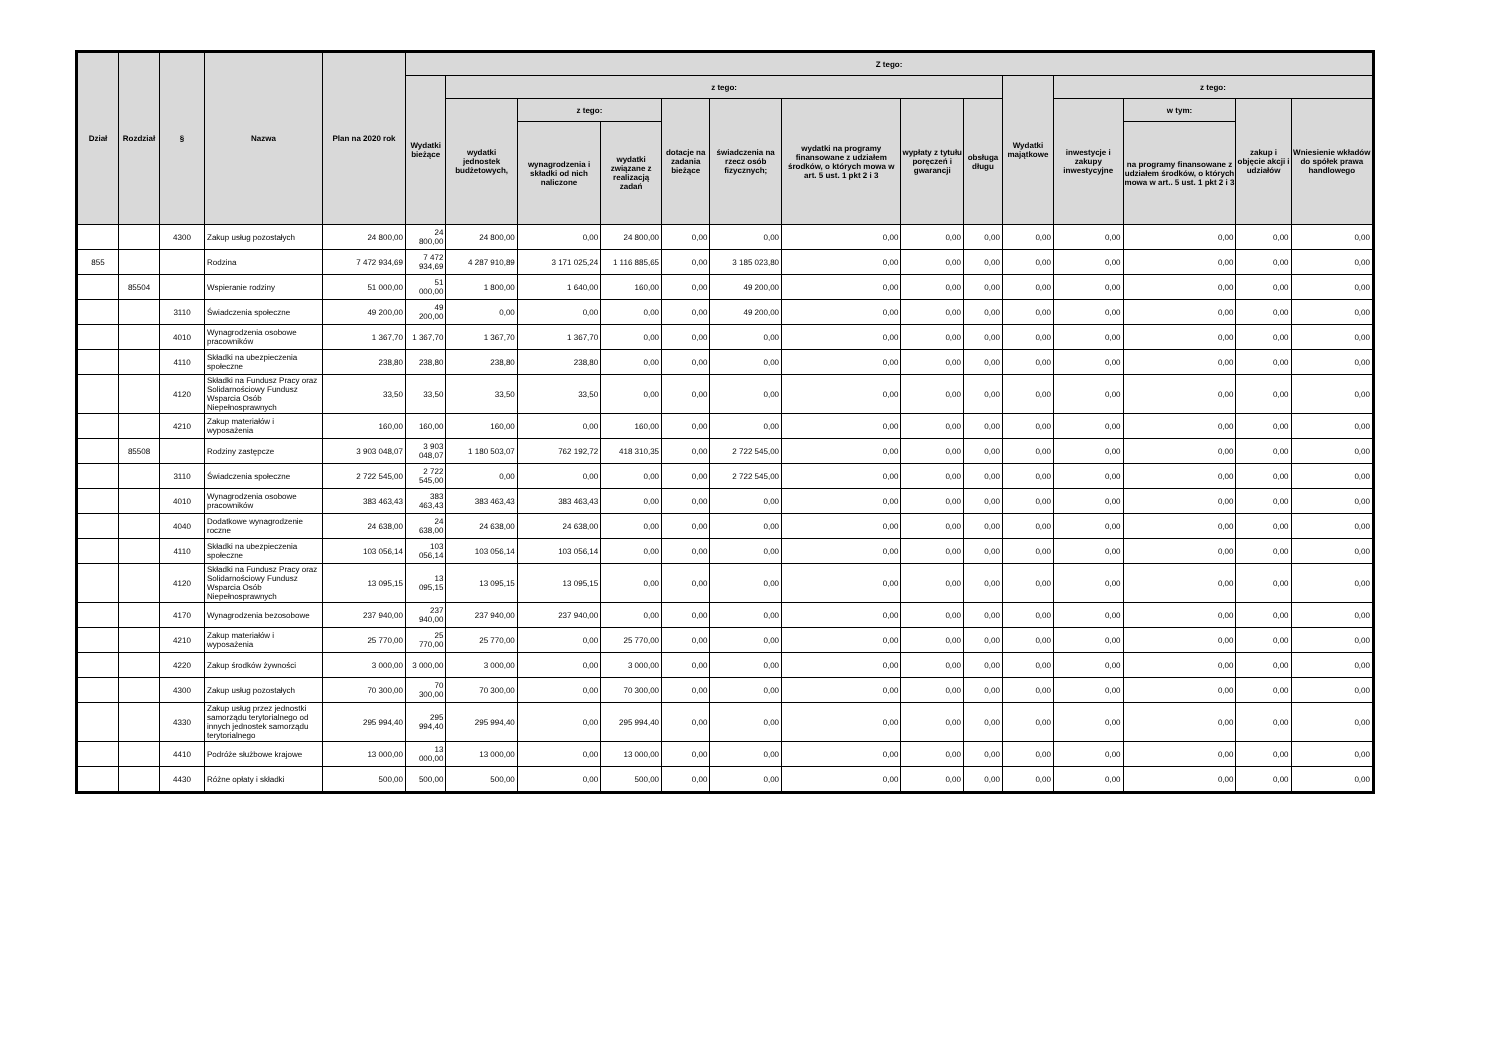| Dział | Rozdział | § | Nazwa | Plan na 2020 rok | Z tego: | | | | | | | | | | | | | |
| --- | --- | --- | --- | --- | --- | --- | --- | --- | --- | --- | --- | --- | --- | --- | --- | --- | --- | --- |
| | | | | | Wydatki bieżące | z tego: | | | | | | | | Wydatki majątkowe | z tego: | | | |
| | | | | | | wydatki jednostek budżetowych, | z tego: | | dotacje na zadania bieżące | świadczenia na rzecz osób fizycznych; | wydatki na programy finansowane z udziałem środków, o których mowa w art. 5 ust. 1 pkt 2 i 3 | wypłaty z tytułu poręczeń i gwarancji | obsługa długu | | inwestycje i zakupy inwestycyjne | w tym: | zakup i objęcie akcji i udziałów | Wniesienie wkładów do spółek prawa handlowego |
| | | | | | | | wynagrodzenia i składki od nich naliczone | wydatki związane z realizacją zadań | | | | | | | | na programy finansowane z udziałem środków, o których mowa w art.. 5 ust. 1 pkt 2 i 3 | | |
| | | 4300 | Zakup usług pozostałych | 24 800,00 | 24 800,00 | 24 800,00 | 0,00 | 24 800,00 | 0,00 | 0,00 | 0,00 | 0,00 | 0,00 | 0,00 | 0,00 | 0,00 | 0,00 | 0,00 |
| 855 | | | Rodzina | 7 472 934,69 | 7 472 934,69 | 4 287 910,89 | 3 171 025,24 | 1 116 885,65 | 0,00 | 3 185 023,80 | 0,00 | 0,00 | 0,00 | 0,00 | 0,00 | 0,00 | 0,00 | 0,00 |
| | 85504 | | Wspieranie rodziny | 51 000,00 | 51 000,00 | 1 800,00 | 1 640,00 | 160,00 | 0,00 | 49 200,00 | 0,00 | 0,00 | 0,00 | 0,00 | 0,00 | 0,00 | 0,00 | 0,00 |
| | | 3110 | Świadczenia społeczne | 49 200,00 | 49 200,00 | 0,00 | 0,00 | 0,00 | 0,00 | 49 200,00 | 0,00 | 0,00 | 0,00 | 0,00 | 0,00 | 0,00 | 0,00 | 0,00 |
| | | 4010 | Wynagrodzenia osobowe pracowników | 1 367,70 | 1 367,70 | 1 367,70 | 1 367,70 | 0,00 | 0,00 | 0,00 | 0,00 | 0,00 | 0,00 | 0,00 | 0,00 | 0,00 | 0,00 | 0,00 |
| | | 4110 | Składki na ubezpieczenia społeczne | 238,80 | 238,80 | 238,80 | 238,80 | 0,00 | 0,00 | 0,00 | 0,00 | 0,00 | 0,00 | 0,00 | 0,00 | 0,00 | 0,00 | 0,00 |
| | | 4120 | Składki na Fundusz Pracy oraz Solidarnościowy Fundusz Wsparcia Osób Niepełnosprawnych | 33,50 | 33,50 | 33,50 | 33,50 | 0,00 | 0,00 | 0,00 | 0,00 | 0,00 | 0,00 | 0,00 | 0,00 | 0,00 | 0,00 | 0,00 |
| | | 4210 | Zakup materiałów i wyposażenia | 160,00 | 160,00 | 160,00 | 0,00 | 160,00 | 0,00 | 0,00 | 0,00 | 0,00 | 0,00 | 0,00 | 0,00 | 0,00 | 0,00 | 0,00 |
| | 85508 | | Rodziny zastępcze | 3 903 048,07 | 3 903 048,07 | 1 180 503,07 | 762 192,72 | 418 310,35 | 0,00 | 2 722 545,00 | 0,00 | 0,00 | 0,00 | 0,00 | 0,00 | 0,00 | 0,00 | 0,00 |
| | | 3110 | Świadczenia społeczne | 2 722 545,00 | 2 722 545,00 | 0,00 | 0,00 | 0,00 | 0,00 | 2 722 545,00 | 0,00 | 0,00 | 0,00 | 0,00 | 0,00 | 0,00 | 0,00 | 0,00 |
| | | 4010 | Wynagrodzenia osobowe pracowników | 383 463,43 | 383 463,43 | 383 463,43 | 383 463,43 | 0,00 | 0,00 | 0,00 | 0,00 | 0,00 | 0,00 | 0,00 | 0,00 | 0,00 | 0,00 | 0,00 |
| | | 4040 | Dodatkowe wynagrodzenie roczne | 24 638,00 | 24 638,00 | 24 638,00 | 24 638,00 | 0,00 | 0,00 | 0,00 | 0,00 | 0,00 | 0,00 | 0,00 | 0,00 | 0,00 | 0,00 | 0,00 |
| | | 4110 | Składki na ubezpieczenia społeczne | 103 056,14 | 103 056,14 | 103 056,14 | 103 056,14 | 0,00 | 0,00 | 0,00 | 0,00 | 0,00 | 0,00 | 0,00 | 0,00 | 0,00 | 0,00 | 0,00 |
| | | 4120 | Składki na Fundusz Pracy oraz Solidarnościowy Fundusz Wsparcia Osób Niepełnosprawnych | 13 095,15 | 13 095,15 | 13 095,15 | 13 095,15 | 0,00 | 0,00 | 0,00 | 0,00 | 0,00 | 0,00 | 0,00 | 0,00 | 0,00 | 0,00 | 0,00 |
| | | 4170 | Wynagrodzenia bezosobowe | 237 940,00 | 237 940,00 | 237 940,00 | 237 940,00 | 0,00 | 0,00 | 0,00 | 0,00 | 0,00 | 0,00 | 0,00 | 0,00 | 0,00 | 0,00 | 0,00 |
| | | 4210 | Zakup materiałów i wyposażenia | 25 770,00 | 25 770,00 | 25 770,00 | 0,00 | 25 770,00 | 0,00 | 0,00 | 0,00 | 0,00 | 0,00 | 0,00 | 0,00 | 0,00 | 0,00 | 0,00 |
| | | 4220 | Zakup środków żywności | 3 000,00 | 3 000,00 | 3 000,00 | 0,00 | 3 000,00 | 0,00 | 0,00 | 0,00 | 0,00 | 0,00 | 0,00 | 0,00 | 0,00 | 0,00 | 0,00 |
| | | 4300 | Zakup usług pozostałych | 70 300,00 | 70 300,00 | 70 300,00 | 0,00 | 70 300,00 | 0,00 | 0,00 | 0,00 | 0,00 | 0,00 | 0,00 | 0,00 | 0,00 | 0,00 | 0,00 |
| | | 4330 | Zakup usług przez jednostki samorządu terytorialnego od innych jednostek samorządu terytorialnego | 295 994,40 | 295 994,40 | 295 994,40 | 0,00 | 295 994,40 | 0,00 | 0,00 | 0,00 | 0,00 | 0,00 | 0,00 | 0,00 | 0,00 | 0,00 | 0,00 |
| | | 4410 | Podróże służbowe krajowe | 13 000,00 | 13 000,00 | 13 000,00 | 0,00 | 13 000,00 | 0,00 | 0,00 | 0,00 | 0,00 | 0,00 | 0,00 | 0,00 | 0,00 | 0,00 | 0,00 |
| | | 4430 | Różne opłaty i składki | 500,00 | 500,00 | 500,00 | 0,00 | 500,00 | 0,00 | 0,00 | 0,00 | 0,00 | 0,00 | 0,00 | 0,00 | 0,00 | 0,00 | 0,00 |